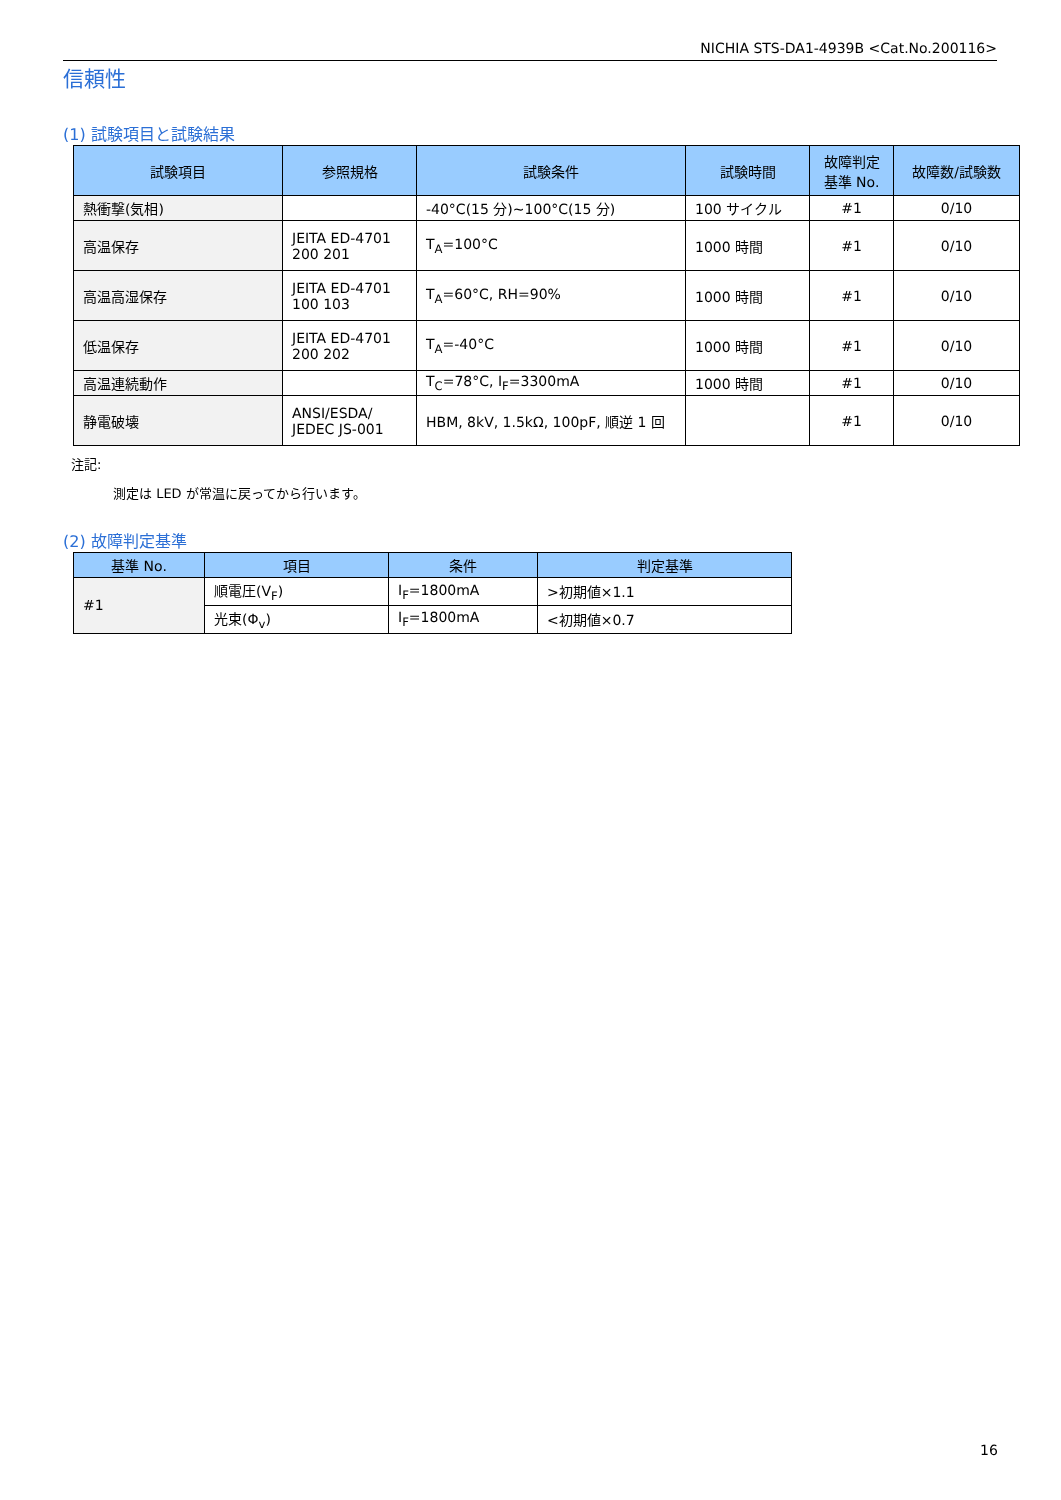NICHIA STS-DA1-4939B <Cat.No.200116>
信頼性
(1) 試験項目と試験結果
| 試験項目 | 参照規格 | 試験条件 | 試験時間 | 故障判定 基準 No. | 故障数/試験数 |
| --- | --- | --- | --- | --- | --- |
| 熱衝撃(気相) | | -40°C(15 分)~100°C(15 分) | 100 サイクル | #1 | 0/10 |
| 高温保存 | JEITA ED-4701 200 201 | T<sub>A</sub>=100°C | 1000 時間 | #1 | 0/10 |
| 高温高湿保存 | JEITA ED-4701 100 103 | T<sub>A</sub>=60°C, RH=90% | 1000 時間 | #1 | 0/10 |
| 低温保存 | JEITA ED-4701 200 202 | T<sub>A</sub>=-40°C | 1000 時間 | #1 | 0/10 |
| 高温連続動作 | | T<sub>C</sub>=78°C, I<sub>F</sub>=3300mA | 1000 時間 | #1 | 0/10 |
| 静電破壊 | ANSI/ESDA/ JEDEC JS-001 | HBM, 8kV, 1.5kΩ, 100pF, 順逆 1 回 | | #1 | 0/10 |
注記:
測定は LED が常温に戻ってから行います。
(2) 故障判定基準
| 基準 No. | 項目 | 条件 | 判定基準 |
| --- | --- | --- | --- |
| #1 | 順電圧(V<sub>F</sub>) | I<sub>F</sub>=1800mA | >初期値×1.1 |
| | 光束(Φ<sub>v</sub>) | I<sub>F</sub>=1800mA | <初期値×0.7 |
16